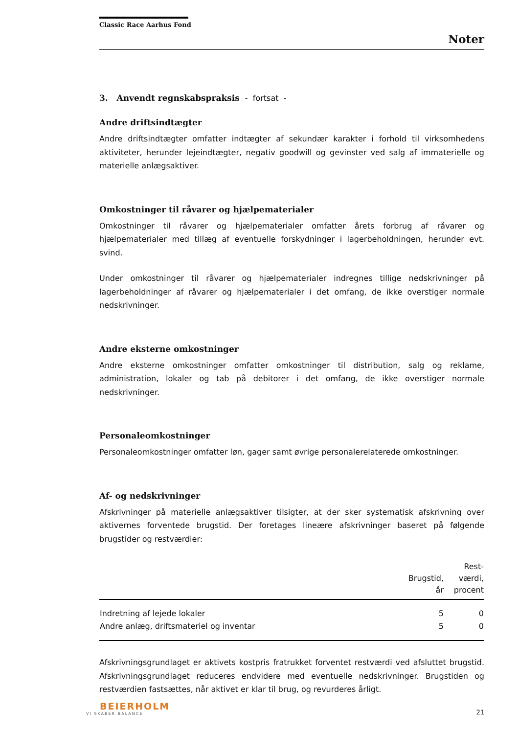Classic Race Aarhus Fond
Noter
3. Anvendt regnskabspraksis - fortsat -
Andre driftsindtægter
Andre driftsindtægter omfatter indtægter af sekundær karakter i forhold til virksomhedens aktiviteter, herunder lejeindtægter, negativ goodwill og gevinster ved salg af immaterielle og materielle anlægsaktiver.
Omkostninger til råvarer og hjælpematerialer
Omkostninger til råvarer og hjælpematerialer omfatter årets forbrug af råvarer og hjælpematerialer med tillæg af eventuelle forskydninger i lagerbeholdningen, herunder evt. svind.
Under omkostninger til råvarer og hjælpematerialer indregnes tillige nedskrivninger på lagerbeholdninger af råvarer og hjælpematerialer i det omfang, de ikke overstiger normale nedskrivninger.
Andre eksterne omkostninger
Andre eksterne omkostninger omfatter omkostninger til distribution, salg og reklame, administration, lokaler og tab på debitorer i det omfang, de ikke overstiger normale nedskrivninger.
Personaleomkostninger
Personaleomkostninger omfatter løn, gager samt øvrige personalerelaterede omkostninger.
Af- og nedskrivninger
Afskrivninger på materielle anlægsaktiver tilsigter, at der sker systematisk afskrivning over aktivernes forventede brugstid. Der foretages lineære afskrivninger baseret på følgende brugstider og restværdier:
| | Brugstid, år | Rest- værdi, procent |
| --- | --- | --- |
| Indretning af lejede lokaler | 5 | 0 |
| Andre anlæg, driftsmateriel og inventar | 5 | 0 |
Afskrivningsgrundlaget er aktivets kostpris fratrukket forventet restværdi ved afsluttet brugstid. Afskrivningsgrundlaget reduceres endvidere med eventuelle nedskrivninger. Brugstiden og restværdien fastsættes, når aktivet er klar til brug, og revurderes årligt.
BEIERHOLM
VI SKABER BALANCE
21